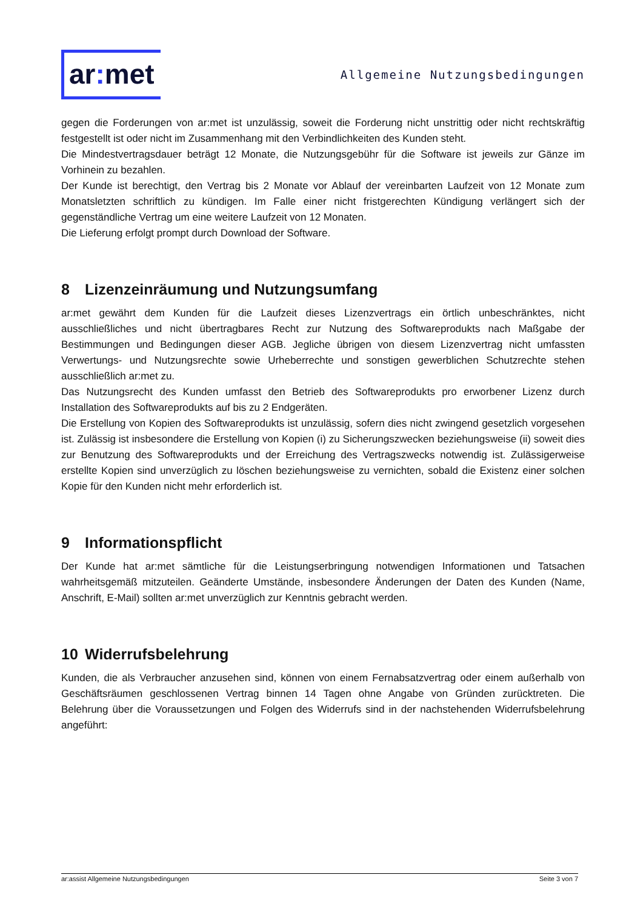ar: met
Allgemeine Nutzungsbedingungen
gegen die Forderungen von ar:met ist unzulässig, soweit die Forderung nicht unstrittig oder nicht rechtskräftig festgestellt ist oder nicht im Zusammenhang mit den Verbindlichkeiten des Kunden steht.
Die Mindestvertragsdauer beträgt 12 Monate, die Nutzungsgebühr für die Software ist jeweils zur Gänze im Vorhinein zu bezahlen.
Der Kunde ist berechtigt, den Vertrag bis 2 Monate vor Ablauf der vereinbarten Laufzeit von 12 Monate zum Monatsletzten schriftlich zu kündigen. Im Falle einer nicht fristgerechten Kündigung verlängert sich der gegenständliche Vertrag um eine weitere Laufzeit von 12 Monaten.
Die Lieferung erfolgt prompt durch Download der Software.
8 Lizenzeinräumung und Nutzungsumfang
ar:met gewährt dem Kunden für die Laufzeit dieses Lizenzvertrags ein örtlich unbeschränktes, nicht ausschließliches und nicht übertragbares Recht zur Nutzung des Softwareprodukts nach Maßgabe der Bestimmungen und Bedingungen dieser AGB. Jegliche übrigen von diesem Lizenzvertrag nicht umfassten Verwertungs- und Nutzungsrechte sowie Urheberrechte und sonstigen gewerblichen Schutzrechte stehen ausschließlich ar:met zu.
Das Nutzungsrecht des Kunden umfasst den Betrieb des Softwareprodukts pro erworbener Lizenz durch Installation des Softwareprodukts auf bis zu 2 Endgeräten.
Die Erstellung von Kopien des Softwareprodukts ist unzulässig, sofern dies nicht zwingend gesetzlich vorgesehen ist. Zulässig ist insbesondere die Erstellung von Kopien (i) zu Sicherungszwecken beziehungsweise (ii) soweit dies zur Benutzung des Softwareprodukts und der Erreichung des Vertragszwecks notwendig ist. Zulässigerweise erstellte Kopien sind unverzüglich zu löschen beziehungsweise zu vernichten, sobald die Existenz einer solchen Kopie für den Kunden nicht mehr erforderlich ist.
9 Informationspflicht
Der Kunde hat ar:met sämtliche für die Leistungserbringung notwendigen Informationen und Tatsachen wahrheitsgemäß mitzuteilen. Geänderte Umstände, insbesondere Änderungen der Daten des Kunden (Name, Anschrift, E-Mail) sollten ar:met unverzüglich zur Kenntnis gebracht werden.
10 Widerrufsbelehrung
Kunden, die als Verbraucher anzusehen sind, können von einem Fernabsatzvertrag oder einem außerhalb von Geschäftsräumen geschlossenen Vertrag binnen 14 Tagen ohne Angabe von Gründen zurücktreten. Die Belehrung über die Voraussetzungen und Folgen des Widerrufs sind in der nachstehenden Widerrufsbelehrung angeführt:
ar:assist Allgemeine Nutzungsbedingungen Seite 3 von 7